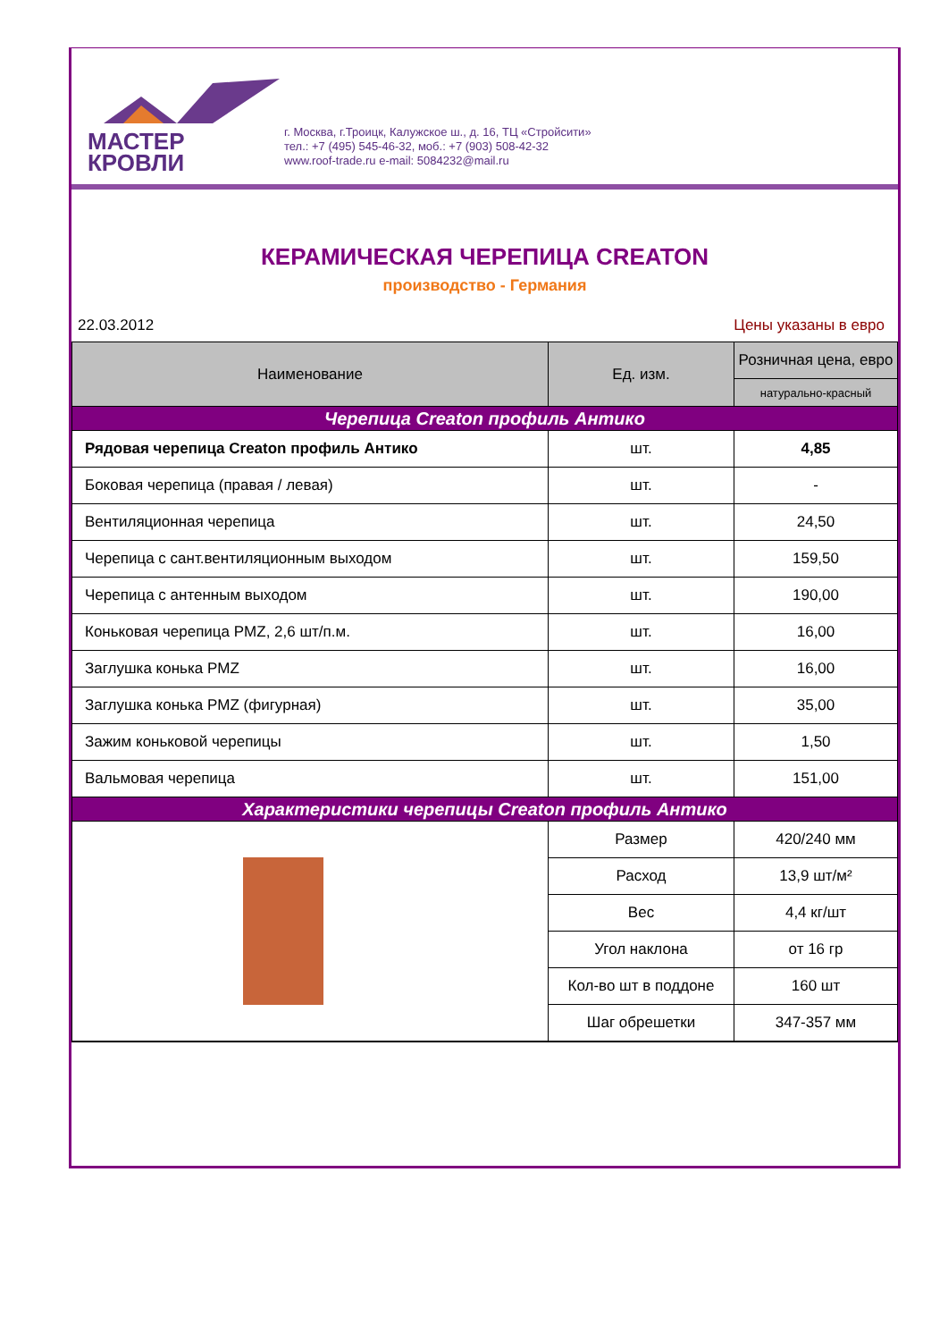МАСТЕР
КРОВЛИ
г. Москва, г.Троицк, Калужское ш., д. 16, ТЦ «Стройсити»
тел.: +7 (495) 545-46-32, моб.: +7 (903) 508-42-32
www.roof-trade.ru e-mail: 5084232@mail.ru
КЕРАМИЧЕСКАЯ ЧЕРЕПИЦА CREATON
производство - Германия
22.03.2012 Цены указаны в евро
| Наименование | Ед. изм. | Розничная цена, евро |
| --- | --- | --- |
| | | натурально-красный |
| Черепица Creaton профиль Антико | | |
| Рядовая черепица Creaton профиль Антико | шт. | 4,85 |
| Боковая черепица (правая / левая) | шт. | - |
| Вентиляционная черепица | шт. | 24,50 |
| Черепица с сант.вентиляционным выходом | шт. | 159,50 |
| Черепица с антенным выходом | шт. | 190,00 |
| Коньковая черепица PMZ, 2,6 шт/п.м. | шт. | 16,00 |
| Заглушка конька PMZ | шт. | 16,00 |
| Заглушка конька PMZ (фигурная) | шт. | 35,00 |
| Зажим коньковой черепицы | шт. | 1,50 |
| Вальмовая черепица | шт. | 151,00 |
| Характеристики черепицы Creaton профиль Антико | | |
| | Размер | 420/240 мм |
| | Расход | 13,9 шт/м² |
| | Вес | 4,4 кг/шт |
| | Угол наклона | от 16 гр |
| | Кол-во шт в поддоне | 160 шт |
| | Шаг обрешетки | 347-357 мм |